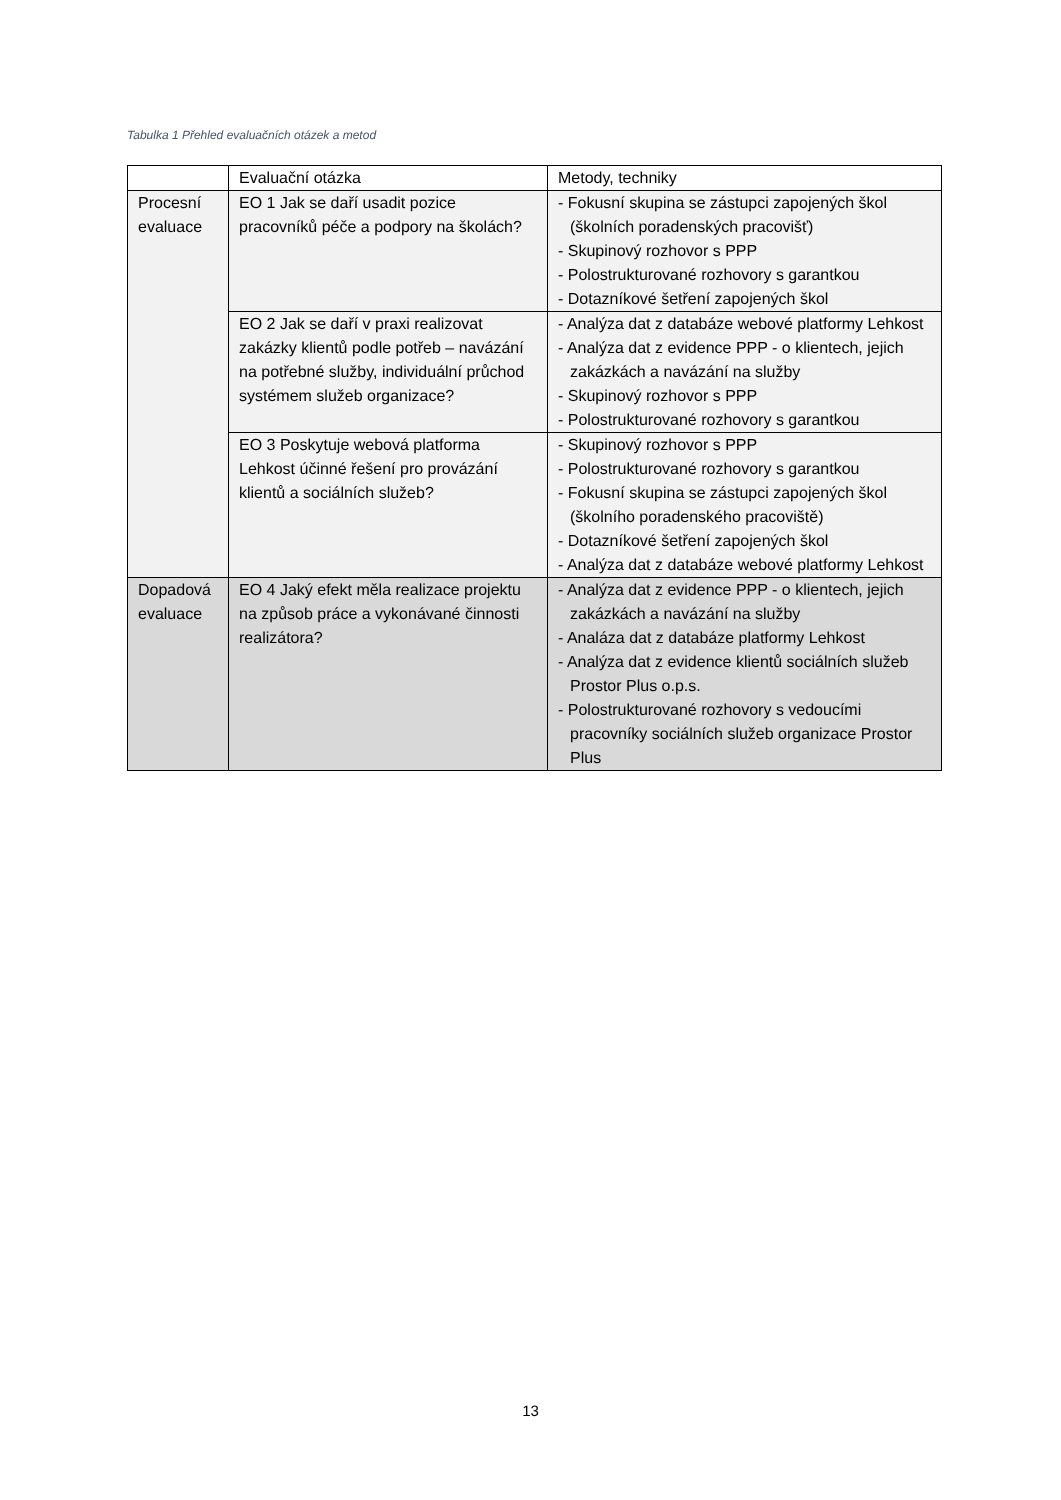Tabulka 1 Přehled evaluačních otázek a metod
| | Evaluační otázka | Metody, techniky |
| Procesní evaluace | EO 1 Jak se daří usadit pozice pracovníků péče a podpory na školách? | - Fokusní skupina se zástupci zapojených škol (školních poradenských pracovišť) - Skupinový rozhovor s PPP - Polostrukturované rozhovory s garantkou - Dotazníkové šetření zapojených škol |
| | EO 2 Jak se daří v praxi realizovat zakázky klientů podle potřeb – navázání na potřebné služby, individuální průchod systémem služeb organizace? | - Analýza dat z databáze webové platformy Lehkost - Analýza dat z evidence PPP - o klientech, jejich zakázkách a navázání na služby - Skupinový rozhovor s PPP - Polostrukturované rozhovory s garantkou |
| | EO 3 Poskytuje webová platforma Lehkost účinné řešení pro provázání klientů a sociálních služeb? | - Skupinový rozhovor s PPP - Polostrukturované rozhovory s garantkou - Fokusní skupina se zástupci zapojených škol (školního poradenského pracoviště) - Dotazníkové šetření zapojených škol - Analýza dat z databáze webové platformy Lehkost |
| Dopadová evaluace | EO 4 Jaký efekt měla realizace projektu na způsob práce a vykonávané činnosti realizátora? | - Analýza dat z evidence PPP - o klientech, jejich zakázkách a navázání na služby - Analáza dat z databáze platformy Lehkost - Analýza dat z evidence klientů sociálních služeb Prostor Plus o.p.s. - Polostrukturované rozhovory s vedoucími pracovníky sociálních služeb organizace Prostor Plus |
13